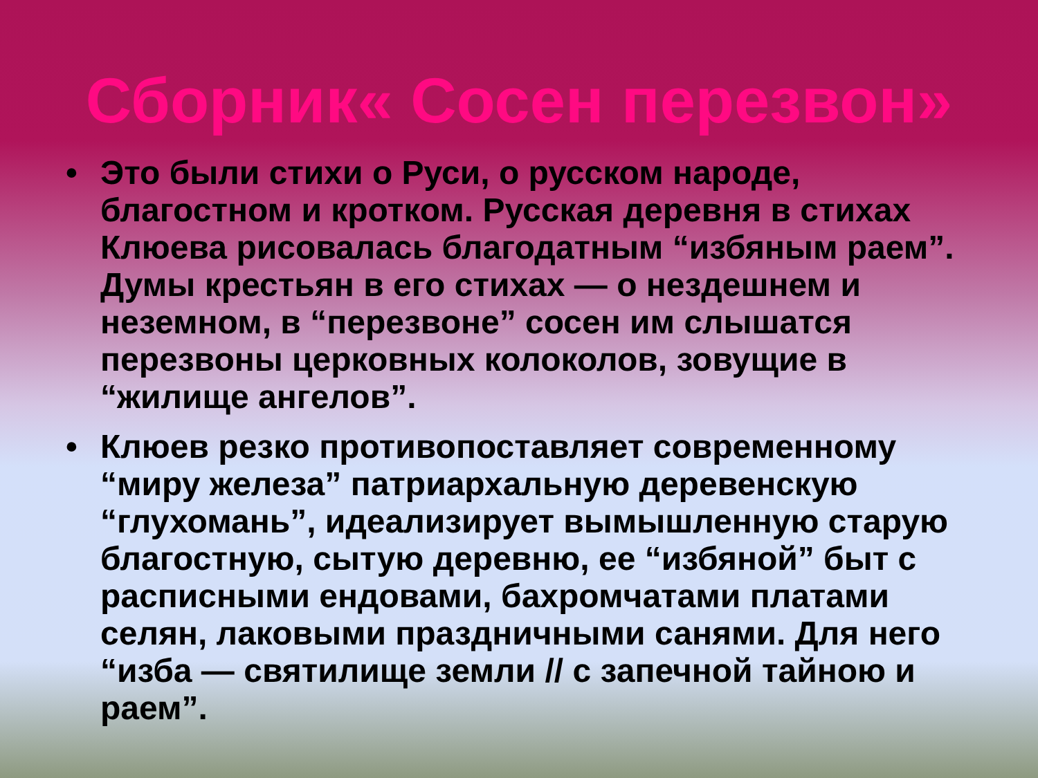Сборник« Сосен перезвон»
• Это были стихи о Руси, о русском народе, благостном и кротком. Русская деревня в стихах Клюева рисовалась благодатным “избяным раем”. Думы крестьян в его стихах — о нездешнем и неземном, в “перезвоне” сосен им слышатся перезвоны церковных колоколов, зовущие в “жилище ангелов”.
• Клюев резко противопоставляет современному “миру железа” патриархальную деревенскую “глухомань”, идеализирует вымышленную старую благостную, сытую деревню, ее “избяной” быт с расписными ендовами, бахромчатами платами селян, лаковыми праздничными санями. Для него “изба — святилище земли // с запечной тайною и раем”.